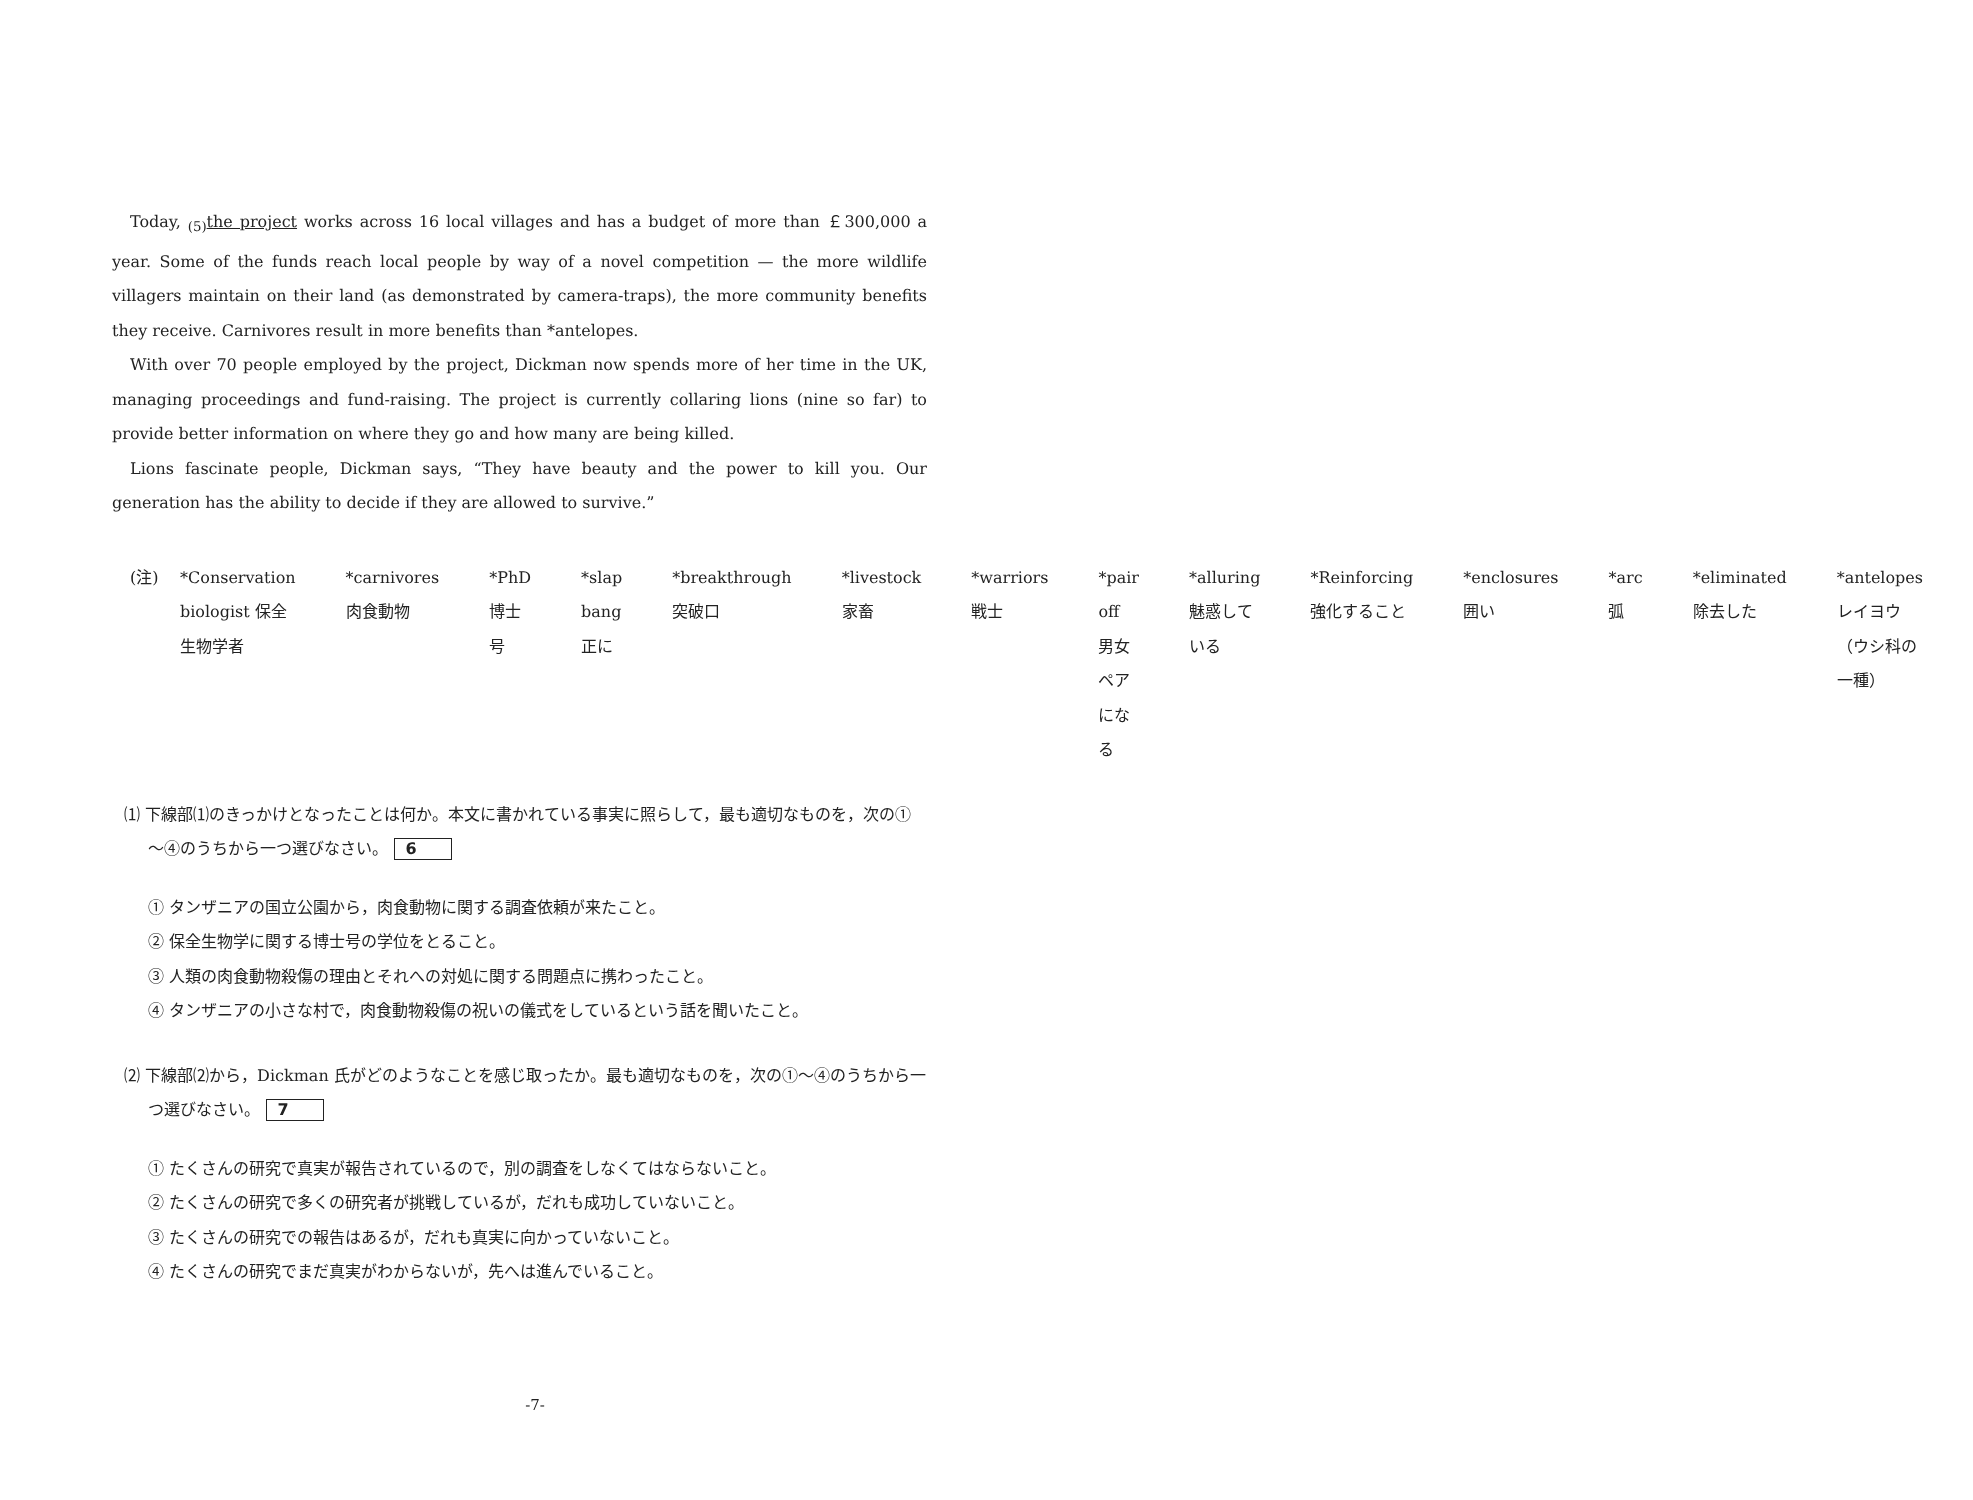Today, <sub>(5)</sub>the project works across 16 local villages and has a budget of more than ￡300,000 a year. Some of the funds reach local people by way of a novel competition — the more wildlife villagers maintain on their land (as demonstrated by camera-traps), the more community benefits they receive. Carnivores result in more benefits than *antelopes.
With over 70 people employed by the project, Dickman now spends more of her time in the UK, managing proceedings and fund-raising. The project is currently collaring lions (nine so far) to provide better information on where they go and how many are being killed.
Lions fascinate people, Dickman says, “They have beauty and the power to kill you. Our generation has the ability to decide if they are allowed to survive.”
(注) *Conservation biologist 保全生物学者 *carnivores 肉食動物 *PhD 博士号
*slap bang 正に *breakthrough 突破口 *livestock 家畜 *warriors 戦士
*pair off 男女ペアになる *alluring 魅惑している *Reinforcing 強化すること
*enclosures 囲い *arc 弧 *eliminated 除去した
*antelopes レイヨウ（ウシ科の一種）
⑴ 下線部⑴のきっかけとなったことは何か。本文に書かれている事実に照らして，最も適切なものを，次の①～④のうちから一つ選びなさい。 6
① タンザニアの国立公園から，肉食動物に関する調査依頼が来たこと。
② 保全生物学に関する博士号の学位をとること。
③ 人類の肉食動物殺傷の理由とそれへの対処に関する問題点に携わったこと。
④ タンザニアの小さな村で，肉食動物殺傷の祝いの儀式をしているという話を聞いたこと。
⑵ 下線部⑵から，Dickman 氏がどのようなことを感じ取ったか。最も適切なものを，次の①～④のうちから一つ選びなさい。 7
① たくさんの研究で真実が報告されているので，別の調査をしなくてはならないこと。
② たくさんの研究で多くの研究者が挑戦しているが，だれも成功していないこと。
③ たくさんの研究での報告はあるが，だれも真実に向かっていないこと。
④ たくさんの研究でまだ真実がわからないが，先へは進んでいること。
-7-